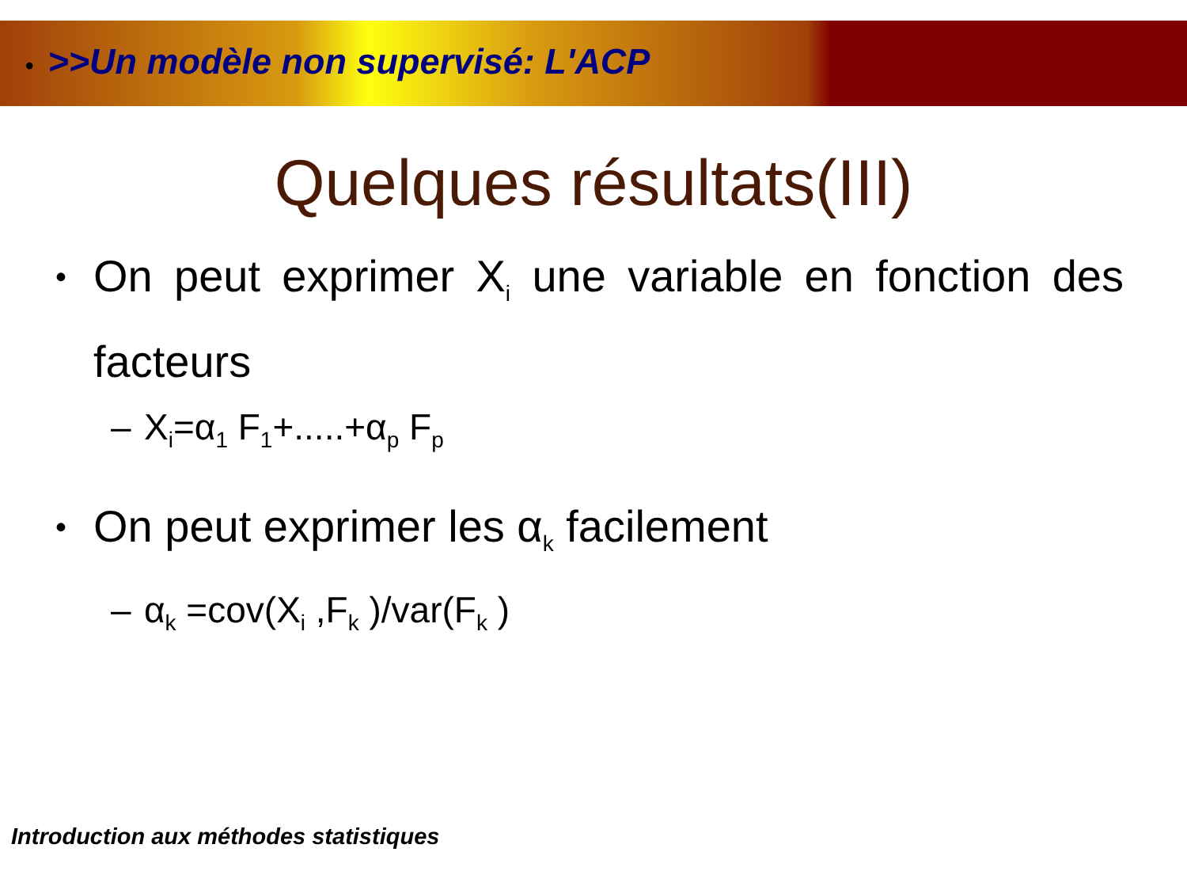• >>Un modèle non supervisé: L'ACP
Quelques résultats(III)
•
On peut exprimer X<sub>i</sub> une variable en fonction des facteurs
– X<sub>i</sub>=α<sub>1</sub> F<sub>1</sub>+.....+α<sub>p</sub> F<sub>p</sub>
•
On peut exprimer les α<sub>k</sub> facilement
– α<sub>k</sub> =cov(X<sub>i</sub> ,F<sub>k</sub> )/var(F<sub>k</sub> )
Introduction aux méthodes statistiques